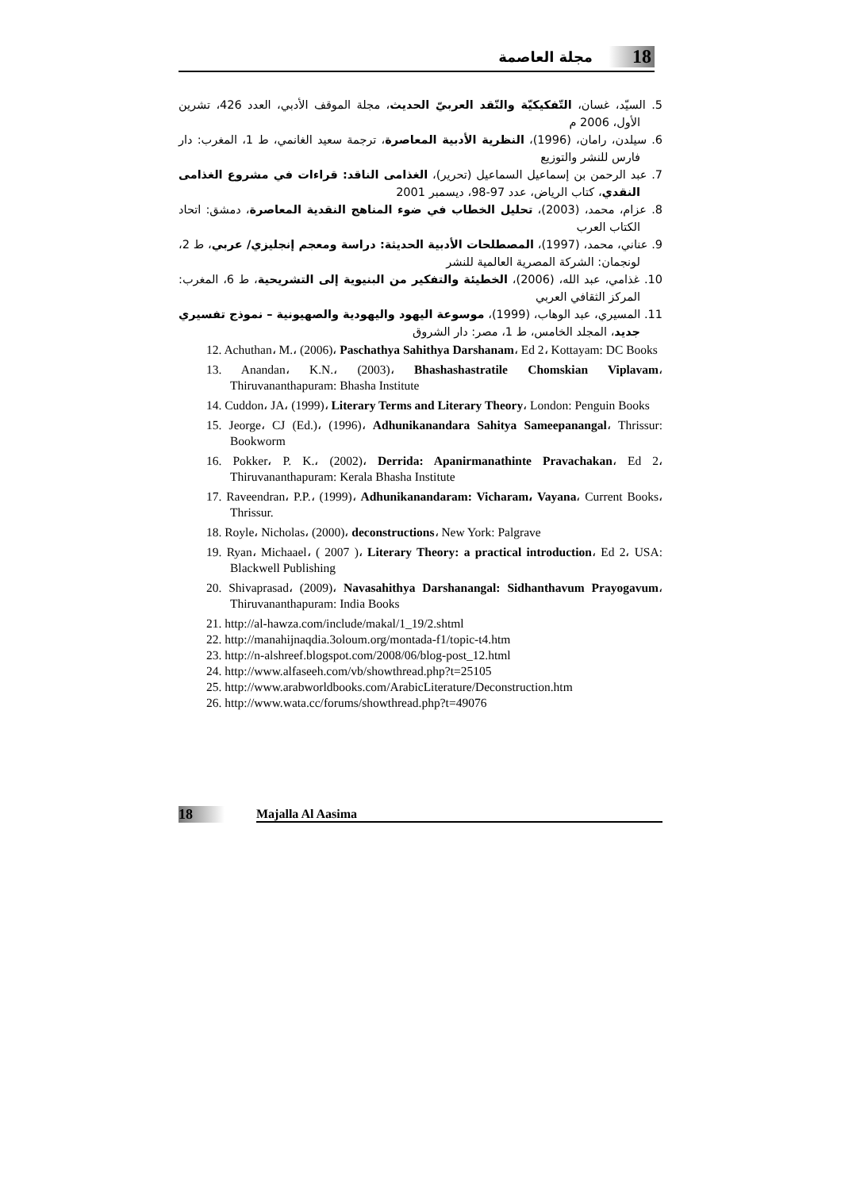مجلة العاصمة 18
5. السيّد، غسان، التّفكيكيّة والنّقد العربيّ الحديث، مجلة الموقف الأدبي، العدد 426، تشرين الأول، 2006 م
6. سيلدن، رامان، (1996)، النظرية الأدبية المعاصرة، ترجمة سعيد الغانمي، ط 1، المغرب: دار فارس للنشر والتوزيع
7. عبد الرحمن بن إسماعيل السماعيل (تحرير)، الغذامى الناقد: قراءات في مشروع الغذامى النقدي، كتاب الرياض، عدد 97-98، ديسمبر 2001
8. عزام، محمد، (2003)، تحليل الخطاب في ضوء المناهج النقدية المعاصرة، دمشق: اتحاد الكتاب العرب
9. عناني، محمد، (1997)، المصطلحات الأدبية الحديثة: دراسة ومعجم إنجليزي/ عربي، ط 2، لونجمان: الشركة المصرية العالمية للنشر
10. غذامي، عبد الله، (2006)، الخطيئة والتفكير من البنيوية إلى التشريحية، ط 6، المغرب: المركز الثقافي العربي
11. المسيري، عبد الوهاب، (1999)، موسوعة اليهود واليهودية والصهيونية – نموذج تفسيري جديد، المجلد الخامس، ط 1، مصر: دار الشروق
12. Achuthan، M.، (2006)، Paschathya Sahithya Darshanam، Ed 2، Kottayam: DC Books
13. Anandan، K.N.، (2003)، Bhashashastratile Chomskian Viplavam، Thiruvananthapuram: Bhasha Institute
14. Cuddon، JA، (1999)، Literary Terms and Literary Theory، London: Penguin Books
15. Jeorge، CJ (Ed.)، (1996)، Adhunikanandara Sahitya Sameepanangal، Thrissur: Bookworm
16. Pokker، P. K.، (2002)، Derrida: Apanirmanathinte Pravachakan، Ed 2، Thiruvananthapuram: Kerala Bhasha Institute
17. Raveendran، P.P.، (1999)، Adhunikanandaram: Vicharam، Vayana، Current Books، Thrissur.
18. Royle، Nicholas، (2000)، deconstructions، New York: Palgrave
19. Ryan، Michaael، ( 2007 )، Literary Theory: a practical introduction، Ed 2، USA: Blackwell Publishing
20. Shivaprasad، (2009)، Navasahithya Darshanangal: Sidhanthavum Prayogavum، Thiruvananthapuram: India Books
21. http://al-hawza.com/include/makal/1_19/2.shtml
22. http://manahijnaqdia.3oloum.org/montada-f1/topic-t4.htm
23. http://n-alshreef.blogspot.com/2008/06/blog-post_12.html
24. http://www.alfaseeh.com/vb/showthread.php?t=25105
25. http://www.arabworldbooks.com/ArabicLiterature/Deconstruction.htm
26. http://www.wata.cc/forums/showthread.php?t=49076
18 Majalla Al Aasima